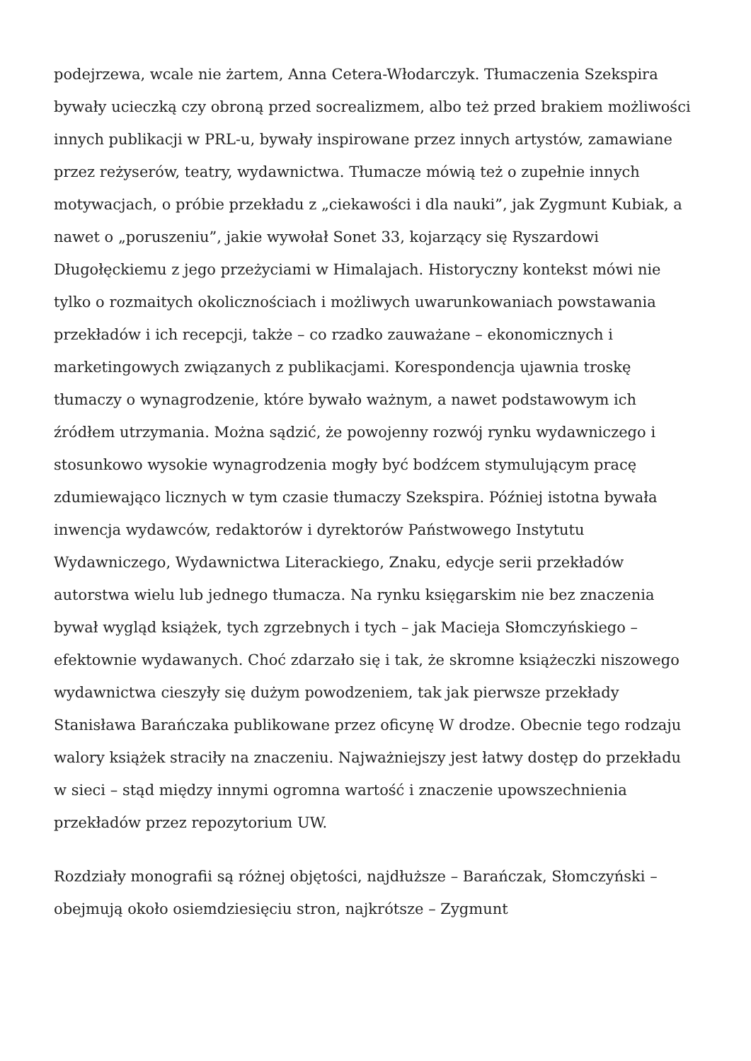podejrzewa, wcale nie żartem, Anna Cetera-Włodarczyk. Tłumaczenia Szekspira bywały ucieczką czy obroną przed socrealizmem, albo też przed brakiem możliwości innych publikacji w PRL-u, bywały inspirowane przez innych artystów, zamawiane przez reżyserów, teatry, wydawnictwa. Tłumacze mówią też o zupełnie innych motywacjach, o próbie przekładu z „ciekawości i dla nauki”, jak Zygmunt Kubiak, a nawet o „poruszeniu”, jakie wywołał Sonet 33, kojarzący się Ryszardowi Długołęckiemu z jego przeżyciami w Himalajach. Historyczny kontekst mówi nie tylko o rozmaitych okolicznościach i możliwych uwarunkowaniach powstawania przekładów i ich recepcji, także – co rzadko zauważane – ekonomicznych i marketingowych związanych z publikacjami. Korespondencja ujawnia troskę tłumaczy o wynagrodzenie, które bywało ważnym, a nawet podstawowym ich źródłem utrzymania. Można sądzić, że powojenny rozwój rynku wydawniczego i stosunkowo wysokie wynagrodzenia mogły być bodźcem stymulującym pracę zdumiewająco licznych w tym czasie tłumaczy Szekspira. Później istotna bywała inwencja wydawców, redaktorów i dyrektorów Państwowego Instytutu Wydawniczego, Wydawnictwa Literackiego, Znaku, edycje serii przekładów autorstwa wielu lub jednego tłumacza. Na rynku księgarskim nie bez znaczenia bywał wygląd książek, tych zgrzebnych i tych – jak Macieja Słomczyńskiego – efektownie wydawanych. Choć zdarzało się i tak, że skromne książeczki niszowego wydawnictwa cieszyły się dużym powodzeniem, tak jak pierwsze przekłady Stanisława Barańczaka publikowane przez oficynę W drodze. Obecnie tego rodzaju walory książek straciły na znaczeniu. Najważniejszy jest łatwy dostęp do przekładu w sieci – stąd między innymi ogromna wartość i znaczenie upowszechnienia przekładów przez repozytorium UW.
Rozdziały monografii są różnej objętości, najdłuższe – Barańczak, Słomczyński – obejmują około osiemdziesięciu stron, najkrótsze – Zygmunt